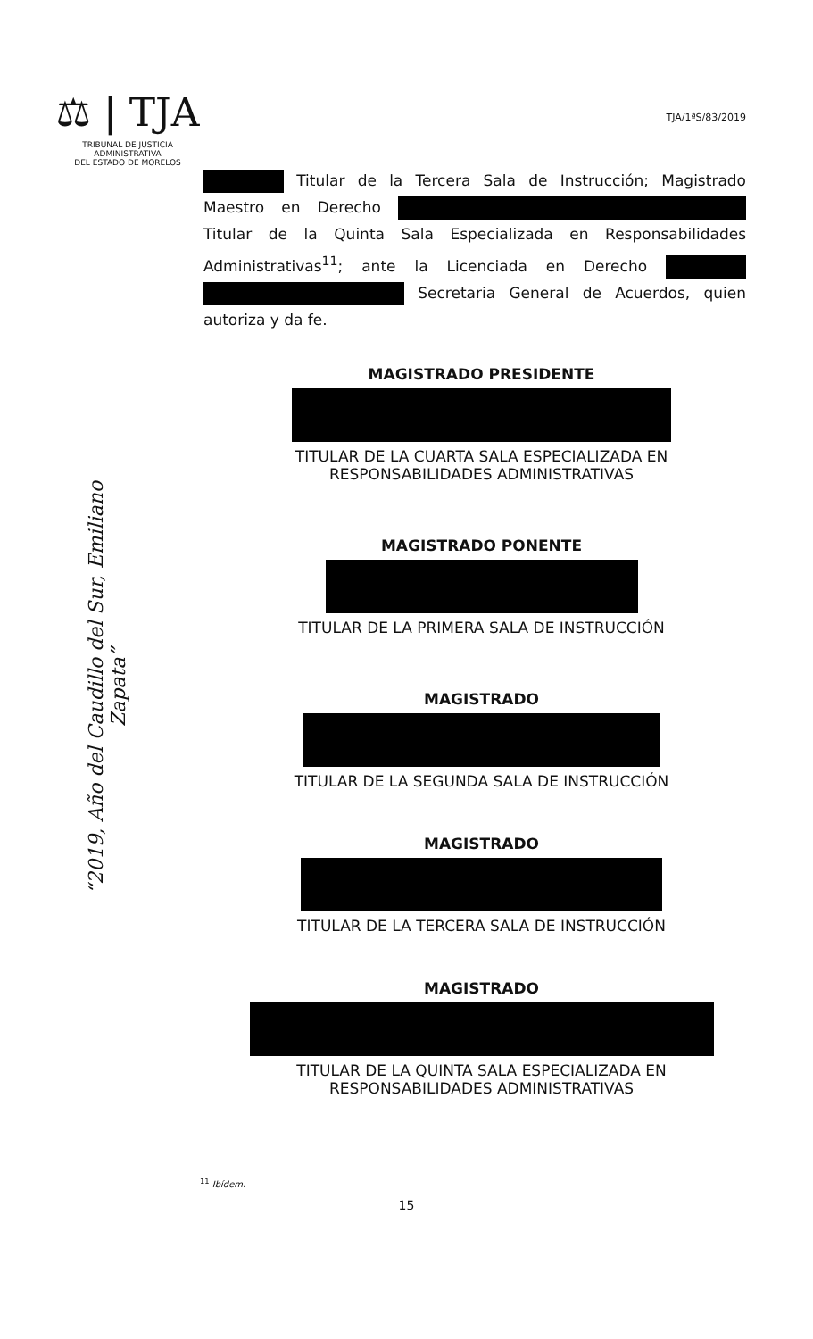⚖ | TJA
TRIBUNAL DE JUSTICIA ADMINISTRATIVA
DEL ESTADO DE MORELOS
TJA/1ªS/83/2019
“2019, Año del Caudillo del Sur, Emiliano Zapata”
Titular de la Tercera Sala de Instrucción; Magistrado Maestro en Derecho Titular de la Quinta Sala Especializada en Responsabilidades Administrativas<sup>11</sup>; ante la Licenciada en Derecho Secretaria General de Acuerdos, quien autoriza y da fe.
MAGISTRADO PRESIDENTE
TITULAR DE LA CUARTA SALA ESPECIALIZADA EN
RESPONSABILIDADES ADMINISTRATIVAS
MAGISTRADO PONENTE
TITULAR DE LA PRIMERA SALA DE INSTRUCCIÓN
MAGISTRADO
TITULAR DE LA SEGUNDA SALA DE INSTRUCCIÓN
MAGISTRADO
TITULAR DE LA TERCERA SALA DE INSTRUCCIÓN
MAGISTRADO
TITULAR DE LA QUINTA SALA ESPECIALIZADA EN
RESPONSABILIDADES ADMINISTRATIVAS
<sup>11</sup> Ibídem.
15